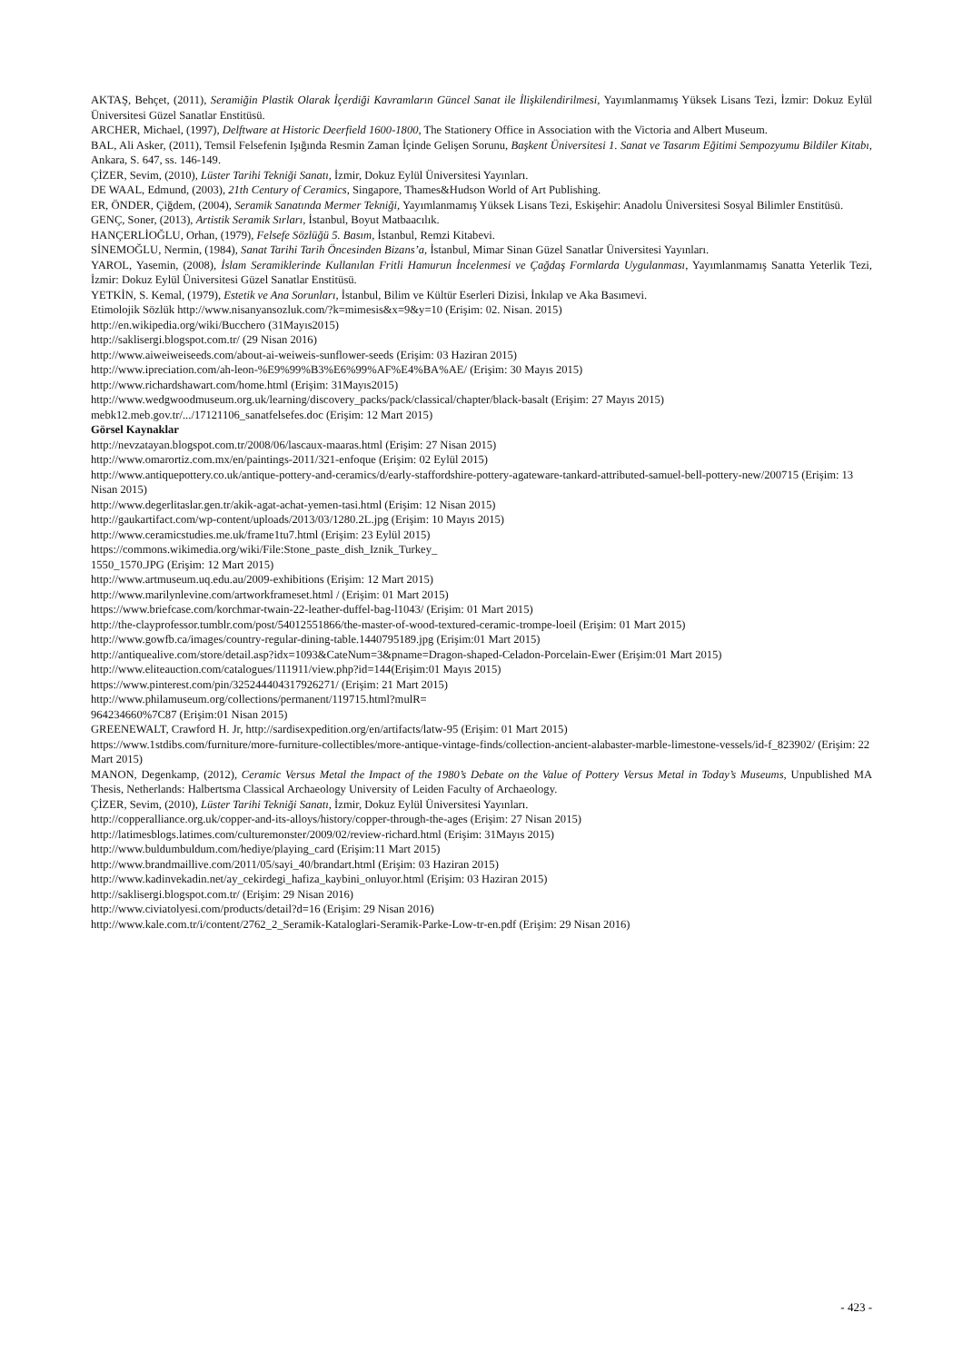AKTAŞ, Behçet, (2011), Seramiğin Plastik Olarak İçerdiği Kavramların Güncel Sanat ile İlişkilendirilmesi, Yayımlanmamış Yüksek Lisans Tezi, İzmir: Dokuz Eylül Üniversitesi Güzel Sanatlar Enstitüsü.
ARCHER, Michael, (1997), Delftware at Historic Deerfield 1600-1800, The Stationery Office in Association with the Victoria and Albert Museum.
BAL, Ali Asker, (2011), Temsil Felsefenin Işığında Resmin Zaman İçinde Gelişen Sorunu, Başkent Üniversitesi 1. Sanat ve Tasarım Eğitimi Sempozyumu Bildiler Kitabı, Ankara, S. 647, ss. 146-149.
ÇİZER, Sevim, (2010), Lüster Tarihi Tekniği Sanatı, İzmir, Dokuz Eylül Üniversitesi Yayınları.
DE WAAL, Edmund, (2003), 21th Century of Ceramics, Singapore, Thames&Hudson World of Art Publishing.
ER, ÖNDER, Çiğdem, (2004), Seramik Sanatında Mermer Tekniği, Yayımlanmamış Yüksek Lisans Tezi, Eskişehir: Anadolu Üniversitesi Sosyal Bilimler Enstitüsü.
GENÇ, Soner, (2013), Artistik Seramik Sırları, İstanbul, Boyut Matbaacılık.
HANÇERLİOĞLU, Orhan, (1979), Felsefe Sözlüğü 5. Basım, İstanbul, Remzi Kitabevi.
SİNEMOĞLU, Nermin, (1984), Sanat Tarihi Tarih Öncesinden Bizans’a, İstanbul, Mimar Sinan Güzel Sanatlar Üniversitesi Yayınları.
YAROL, Yasemin, (2008), İslam Seramiklerinde Kullanılan Fritli Hamurun İncelenmesi ve Çağdaş Formlarda Uygulanması, Yayımlanmamış Sanatta Yeterlik Tezi, İzmir: Dokuz Eylül Üniversitesi Güzel Sanatlar Enstitüsü.
YETKİN, S. Kemal, (1979), Estetik ve Ana Sorunları, İstanbul, Bilim ve Kültür Eserleri Dizisi, İnkılap ve Aka Basımevi.
Etimolojik Sözlük http://www.nisanyansozluk.com/?k=mimesis&x=9&y=10 (Erişim: 02. Nisan. 2015)
http://en.wikipedia.org/wiki/Bucchero (31Mayıs2015)
http://saklisergi.blogspot.com.tr/ (29 Nisan 2016)
http://www.aiweiweiseeds.com/about-ai-weiweis-sunflower-seeds (Erişim: 03 Haziran 2015)
http://www.ipreciation.com/ah-leon-%E9%99%B3%E6%99%AF%E4%BA%AE/ (Erişim: 30 Mayıs 2015)
http://www.richardshawart.com/home.html (Erişim: 31Mayıs2015)
http://www.wedgwoodmuseum.org.uk/learning/discovery_packs/pack/classical/chapter/black-basalt (Erişim: 27 Mayıs 2015)
mebk12.meb.gov.tr/.../17121106_sanatfelsefes.doc (Erişim: 12 Mart 2015)
Görsel Kaynaklar
http://nevzatayan.blogspot.com.tr/2008/06/lascaux-maaras.html (Erişim: 27 Nisan 2015)
http://www.omarortiz.com.mx/en/paintings-2011/321-enfoque (Erişim: 02 Eylül 2015)
http://www.antiquepottery.co.uk/antique-pottery-and-ceramics/d/early-staffordshire-pottery-agateware-tankard-attributed-samuel-bell-pottery-new/200715 (Erişim: 13 Nisan 2015)
http://www.degerlitaslar.gen.tr/akik-agat-achat-yemen-tasi.html (Erişim: 12 Nisan 2015)
http://gaukartifact.com/wp-content/uploads/2013/03/1280.2L.jpg (Erişim: 10 Mayıs 2015)
http://www.ceramicstudies.me.uk/frame1tu7.html (Erişim: 23 Eylül 2015)
https://commons.wikimedia.org/wiki/File:Stone_paste_dish_Iznik_Turkey_
1550_1570.JPG (Erişim: 12 Mart 2015)
http://www.artmuseum.uq.edu.au/2009-exhibitions (Erişim: 12 Mart 2015)
http://www.marilynlevine.com/artworkframeset.html / (Erişim: 01 Mart 2015)
https://www.briefcase.com/korchmar-twain-22-leather-duffel-bag-l1043/ (Erişim: 01 Mart 2015)
http://the-clayprofessor.tumblr.com/post/54012551866/the-master-of-wood-textured-ceramic-trompe-loeil (Erişim: 01 Mart 2015)
http://www.gowfb.ca/images/country-regular-dining-table.1440795189.jpg (Erişim:01 Mart 2015)
http://antiquealive.com/store/detail.asp?idx=1093&CateNum=3&pname=Dragon-shaped-Celadon-Porcelain-Ewer (Erişim:01 Mart 2015)
http://www.eliteauction.com/catalogues/111911/view.php?id=144(Erişim:01 Mayıs 2015)
https://www.pinterest.com/pin/325244404317926271/ (Erişim: 21 Mart 2015)
http://www.philamuseum.org/collections/permanent/119715.html?mulR=
964234660%7C87 (Erişim:01 Nisan 2015)
GREENEWALT, Crawford H. Jr, http://sardisexpedition.org/en/artifacts/latw-95 (Erişim: 01 Mart 2015)
https://www.1stdibs.com/furniture/more-furniture-collectibles/more-antique-vintage-finds/collection-ancient-alabaster-marble-limestone-vessels/id-f_823902/ (Erişim: 22 Mart 2015)
MANON, Degenkamp, (2012), Ceramic Versus Metal the Impact of the 1980’s Debate on the Value of Pottery Versus Metal in Today’s Museums, Unpublished MA Thesis, Netherlands: Halbertsma Classical Archaeology University of Leiden Faculty of Archaeology.
ÇİZER, Sevim, (2010), Lüster Tarihi Tekniği Sanatı, İzmir, Dokuz Eylül Üniversitesi Yayınları.
http://copperalliance.org.uk/copper-and-its-alloys/history/copper-through-the-ages (Erişim: 27 Nisan 2015)
http://latimesblogs.latimes.com/culturemonster/2009/02/review-richard.html (Erişim: 31Mayıs 2015)
http://www.buldumbuldum.com/hediye/playing_card (Erişim:11 Mart 2015)
http://www.brandmaillive.com/2011/05/sayi_40/brandart.html (Erişim: 03 Haziran 2015)
http://www.kadinvekadin.net/ay_cekirdegi_hafiza_kaybini_onluyor.html (Erişim: 03 Haziran 2015)
http://saklisergi.blogspot.com.tr/ (Erişim: 29 Nisan 2016)
http://www.civiatolyesi.com/products/detail?d=16 (Erişim: 29 Nisan 2016)
http://www.kale.com.tr/i/content/2762_2_Seramik-Kataloglari-Seramik-Parke-Low-tr-en.pdf (Erişim: 29 Nisan 2016)
- 423 -